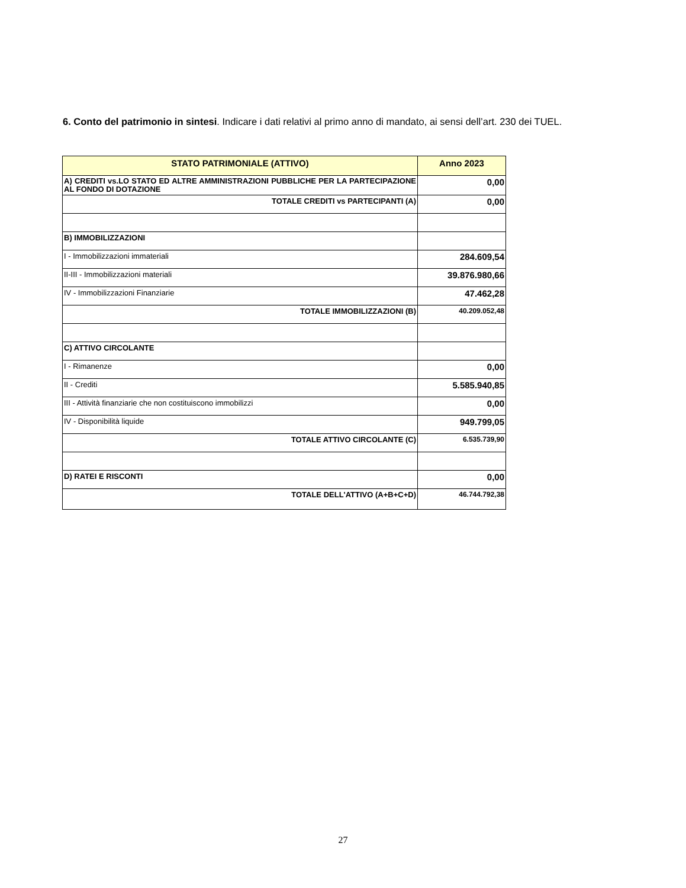6. Conto del patrimonio in sintesi. Indicare i dati relativi al primo anno di mandato, ai sensi dell’art. 230 dei TUEL.
| STATO PATRIMONIALE (ATTIVO) | Anno 2023 |
| --- | --- |
| A) CREDITI vs.LO STATO ED ALTRE AMMINISTRAZIONI PUBBLICHE PER LA PARTECIPAZIONE AL FONDO DI DOTAZIONE | 0,00 |
| TOTALE CREDITI vs PARTECIPANTI (A) | 0,00 |
| B) IMMOBILIZZAZIONI | |
| I - Immobilizzazioni immateriali | 284.609,54 |
| II-III - Immobilizzazioni materiali | 39.876.980,66 |
| IV - Immobilizzazioni Finanziarie | 47.462,28 |
| TOTALE IMMOBILIZZAZIONI (B) | 40.209.052,48 |
| C) ATTIVO CIRCOLANTE | |
| I - Rimanenze | 0,00 |
| II - Crediti | 5.585.940,85 |
| III - Attività finanziarie che non costituiscono immobilizzi | 0,00 |
| IV - Disponibilità liquide | 949.799,05 |
| TOTALE ATTIVO CIRCOLANTE (C) | 6.535.739,90 |
| D) RATEI E RISCONTI | 0,00 |
| TOTALE DELL'ATTIVO (A+B+C+D) | 46.744.792,38 |
27